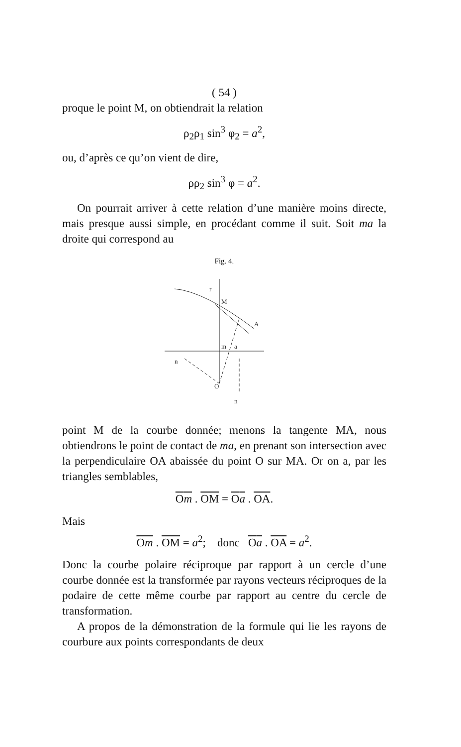( 54 )
proque le point M, on obtiendrait la relation
ρ<sub>2</sub>ρ<sub>1</sub> sin<sup>3</sup> φ<sub>2</sub> = a<sup>2</sup>,
ou, d’après ce qu’on vient de dire,
ρρ<sub>2</sub> sin<sup>3</sup> φ = a<sup>2</sup>.
On pourrait arriver à cette relation d’une manière moins directe, mais presque aussi simple, en procédant comme il suit. Soit ma la droite qui correspond au
Fig. 4.
M
A
m
a
n
O
n
r
point M de la courbe donnée; menons la tangente MA, nous obtiendrons le point de contact de ma, en prenant son intersection avec la perpendiculaire OA abaissée du point O sur MA. Or on a, par les triangles semblables,
Om . OM = Oa . OA.
Mais
Om . OM = a<sup>2</sup>; donc Oa . OA = a<sup>2</sup>.
Donc la courbe polaire réciproque par rapport à un cercle d’une courbe donnée est la transformée par rayons vecteurs réciproques de la podaire de cette même courbe par rapport au centre du cercle de transformation.
A propos de la démonstration de la formule qui lie les rayons de courbure aux points correspondants de deux